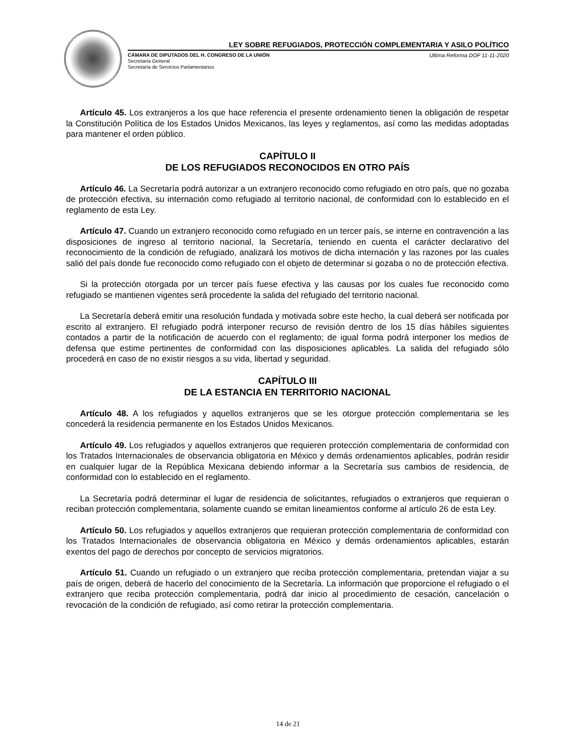LEY SOBRE REFUGIADOS, PROTECCIÓN COMPLEMENTARIA Y ASILO POLÍTICO
CÁMARA DE DIPUTADOS DEL H. CONGRESO DE LA UNIÓN
Secretaría General
Secretaría de Servicios Parlamentarios
Última Reforma DOF 11-11-2020
Artículo 45. Los extranjeros a los que hace referencia el presente ordenamiento tienen la obligación de respetar la Constitución Política de los Estados Unidos Mexicanos, las leyes y reglamentos, así como las medidas adoptadas para mantener el orden público.
CAPÍTULO II
DE LOS REFUGIADOS RECONOCIDOS EN OTRO PAÍS
Artículo 46. La Secretaría podrá autorizar a un extranjero reconocido como refugiado en otro país, que no gozaba de protección efectiva, su internación como refugiado al territorio nacional, de conformidad con lo establecido en el reglamento de esta Ley.
Artículo 47. Cuando un extranjero reconocido como refugiado en un tercer país, se interne en contravención a las disposiciones de ingreso al territorio nacional, la Secretaría, teniendo en cuenta el carácter declarativo del reconocimiento de la condición de refugiado, analizará los motivos de dicha internación y las razones por las cuales salió del país donde fue reconocido como refugiado con el objeto de determinar si gozaba o no de protección efectiva.
Si la protección otorgada por un tercer país fuese efectiva y las causas por los cuales fue reconocido como refugiado se mantienen vigentes será procedente la salida del refugiado del territorio nacional.
La Secretaría deberá emitir una resolución fundada y motivada sobre este hecho, la cual deberá ser notificada por escrito al extranjero. El refugiado podrá interponer recurso de revisión dentro de los 15 días hábiles siguientes contados a partir de la notificación de acuerdo con el reglamento; de igual forma podrá interponer los medios de defensa que estime pertinentes de conformidad con las disposiciones aplicables. La salida del refugiado sólo procederá en caso de no existir riesgos a su vida, libertad y seguridad.
CAPÍTULO III
DE LA ESTANCIA EN TERRITORIO NACIONAL
Artículo 48. A los refugiados y aquellos extranjeros que se les otorgue protección complementaria se les concederá la residencia permanente en los Estados Unidos Mexicanos.
Artículo 49. Los refugiados y aquellos extranjeros que requieren protección complementaria de conformidad con los Tratados Internacionales de observancia obligatoria en México y demás ordenamientos aplicables, podrán residir en cualquier lugar de la República Mexicana debiendo informar a la Secretaría sus cambios de residencia, de conformidad con lo establecido en el reglamento.
La Secretaría podrá determinar el lugar de residencia de solicitantes, refugiados o extranjeros que requieran o reciban protección complementaria, solamente cuando se emitan lineamientos conforme al artículo 26 de esta Ley.
Artículo 50. Los refugiados y aquellos extranjeros que requieran protección complementaria de conformidad con los Tratados Internacionales de observancia obligatoria en México y demás ordenamientos aplicables, estarán exentos del pago de derechos por concepto de servicios migratorios.
Artículo 51. Cuando un refugiado o un extranjero que reciba protección complementaria, pretendan viajar a su país de origen, deberá de hacerlo del conocimiento de la Secretaría. La información que proporcione el refugiado o el extranjero que reciba protección complementaria, podrá dar inicio al procedimiento de cesación, cancelación o revocación de la condición de refugiado, así como retirar la protección complementaria.
14 de 21